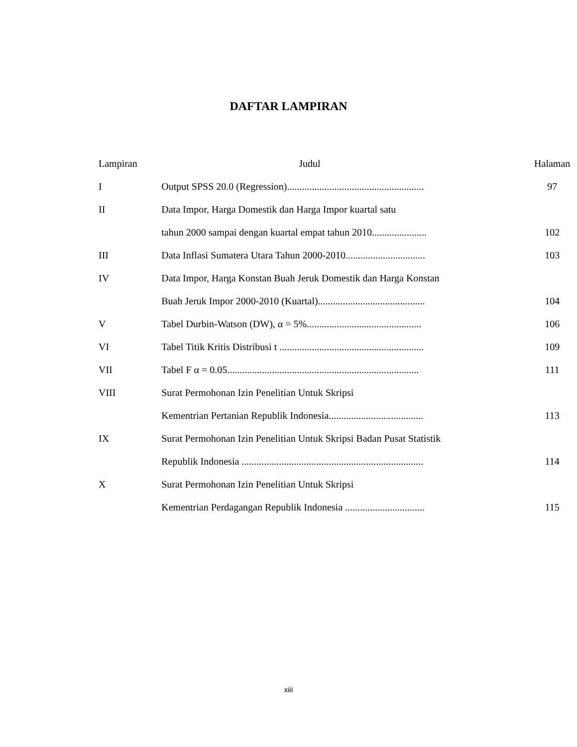DAFTAR LAMPIRAN
| Lampiran | Judul | Halaman |
| --- | --- | --- |
| I | Output SPSS 20.0 (Regression)....................................................... | 97 |
| II | Data Impor, Harga Domestik dan Harga Impor kuartal satu | |
| | tahun 2000 sampai dengan kuartal empat tahun 2010...................... | 102 |
| III | Data Inflasi Sumatera Utara Tahun 2000-2010................................ | 103 |
| IV | Data Impor, Harga Konstan Buah Jeruk Domestik dan Harga Konstan | |
| | Buah Jeruk Impor 2000-2010 (Kuartal)........................................... | 104 |
| V | Tabel Durbin-Watson (DW), α = 5%.............................................. | 106 |
| VI | Tabel Titik Kritis Distribusi t .......................................................... | 109 |
| VII | Tabel F α = 0.05............................................................................. | 111 |
| VIII | Surat Permohonan Izin Penelitian Untuk Skripsi | |
| | Kementrian Pertanian Republik Indonesia...................................... | 113 |
| IX | Surat Permohonan Izin Penelitian Untuk Skripsi Badan Pusat Statistik | |
| | Republik Indonesia ......................................................................... | 114 |
| X | Surat Permohonan Izin Penelitian Untuk Skripsi | |
| | Kementrian Perdagangan Republik Indonesia ................................ | 115 |
xiii